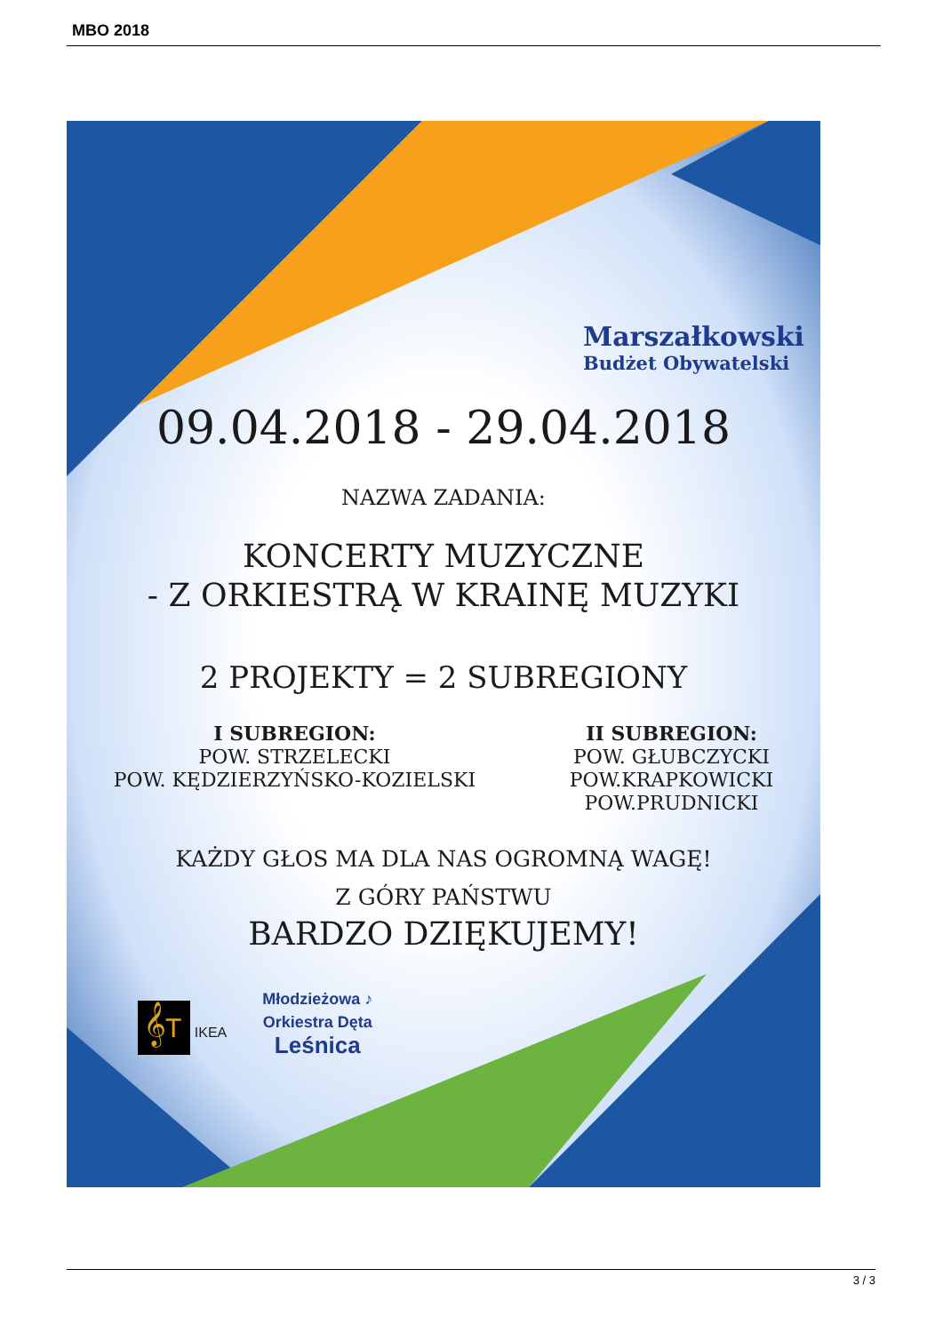MBO 2018
Marszałkowski
Budżet Obywatelski
09.04.2018 - 29.04.2018
NAZWA ZADANIA:
KONCERTY MUZYCZNE
- Z ORKIESTRĄ W KRAINĘ MUZYKI
2 PROJEKTY = 2 SUBREGIONY
I SUBREGION:
POW. STRZELECKI
POW. KĘDZIERZYŃSKO-KOZIELSKI
II SUBREGION:
POW. GŁUBCZYCKI
POW.KRAPKOWICKI
POW.PRUDNICKI
KAŻDY GŁOS MA DLA NAS OGROMNĄ WAGĘ!
Z GÓRY PAŃSTWU
BARDZO DZIĘKUJEMY!
𝄞T IKEA
Młodzieżowa ♪
Orkiestra Dęta
Leśnica
3 / 3